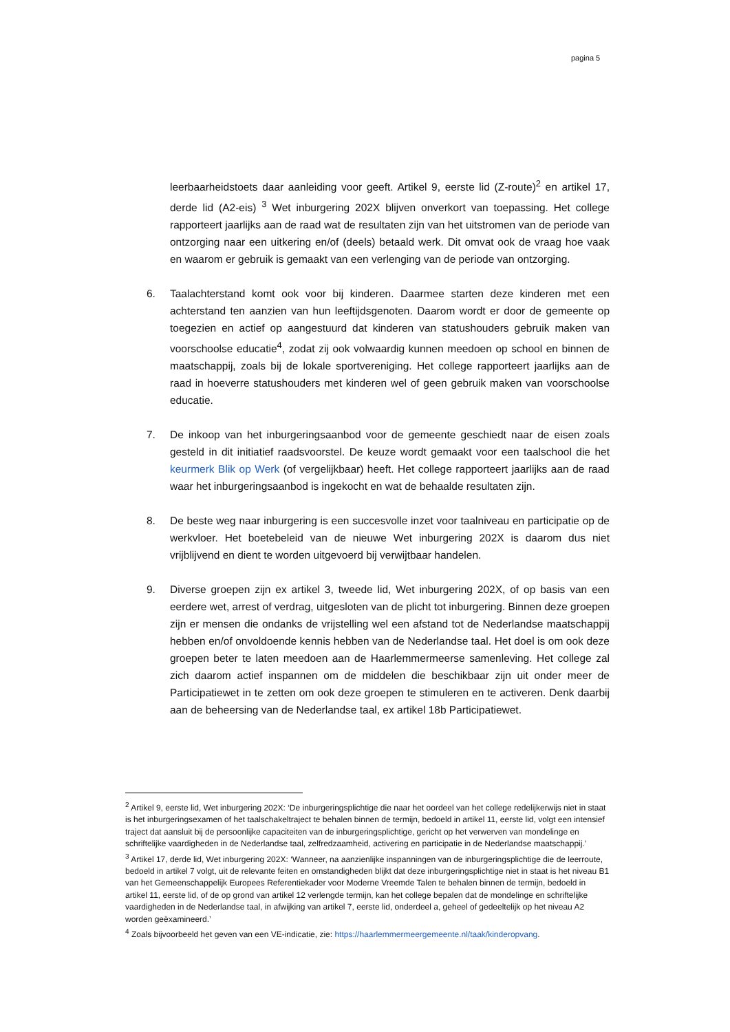pagina 5
leerbaarheidstoets daar aanleiding voor geeft. Artikel 9, eerste lid (Z-route)<sup>2</sup> en artikel 17, derde lid (A2-eis) <sup>3</sup> Wet inburgering 202X blijven onverkort van toepassing. Het college rapporteert jaarlijks aan de raad wat de resultaten zijn van het uitstromen van de periode van ontzorging naar een uitkering en/of (deels) betaald werk. Dit omvat ook de vraag hoe vaak en waarom er gebruik is gemaakt van een verlenging van de periode van ontzorging.
6. Taalachterstand komt ook voor bij kinderen. Daarmee starten deze kinderen met een achterstand ten aanzien van hun leeftijdsgenoten. Daarom wordt er door de gemeente op toegezien en actief op aangestuurd dat kinderen van statushouders gebruik maken van voorschoolse educatie<sup>4</sup>, zodat zij ook volwaardig kunnen meedoen op school en binnen de maatschappij, zoals bij de lokale sportvereniging. Het college rapporteert jaarlijks aan de raad in hoeverre statushouders met kinderen wel of geen gebruik maken van voorschoolse educatie.
7. De inkoop van het inburgeringsaanbod voor de gemeente geschiedt naar de eisen zoals gesteld in dit initiatief raadsvoorstel. De keuze wordt gemaakt voor een taalschool die het keurmerk Blik op Werk (of vergelijkbaar) heeft. Het college rapporteert jaarlijks aan de raad waar het inburgeringsaanbod is ingekocht en wat de behaalde resultaten zijn.
8. De beste weg naar inburgering is een succesvolle inzet voor taalniveau en participatie op de werkvloer. Het boetebeleid van de nieuwe Wet inburgering 202X is daarom dus niet vrijblijvend en dient te worden uitgevoerd bij verwijtbaar handelen.
9. Diverse groepen zijn ex artikel 3, tweede lid, Wet inburgering 202X, of op basis van een eerdere wet, arrest of verdrag, uitgesloten van de plicht tot inburgering. Binnen deze groepen zijn er mensen die ondanks de vrijstelling wel een afstand tot de Nederlandse maatschappij hebben en/of onvoldoende kennis hebben van de Nederlandse taal. Het doel is om ook deze groepen beter te laten meedoen aan de Haarlemmermeerse samenleving. Het college zal zich daarom actief inspannen om de middelen die beschikbaar zijn uit onder meer de Participatiewet in te zetten om ook deze groepen te stimuleren en te activeren. Denk daarbij aan de beheersing van de Nederlandse taal, ex artikel 18b Participatiewet.
<sup>2</sup> Artikel 9, eerste lid, Wet inburgering 202X: ‘De inburgeringsplichtige die naar het oordeel van het college redelijkerwijs niet in staat is het inburgeringsexamen of het taalschakeltraject te behalen binnen de termijn, bedoeld in artikel 11, eerste lid, volgt een intensief traject dat aansluit bij de persoonlijke capaciteiten van de inburgeringsplichtige, gericht op het verwerven van mondelinge en schriftelijke vaardigheden in de Nederlandse taal, zelfredzaamheid, activering en participatie in de Nederlandse maatschappij.’
<sup>3</sup> Artikel 17, derde lid, Wet inburgering 202X: ‘Wanneer, na aanzienlijke inspanningen van de inburgeringsplichtige die de leerroute, bedoeld in artikel 7 volgt, uit de relevante feiten en omstandigheden blijkt dat deze inburgeringsplichtige niet in staat is het niveau B1 van het Gemeenschappelijk Europees Referentiekader voor Moderne Vreemde Talen te behalen binnen de termijn, bedoeld in artikel 11, eerste lid, of de op grond van artikel 12 verlengde termijn, kan het college bepalen dat de mondelinge en schriftelijke vaardigheden in de Nederlandse taal, in afwijking van artikel 7, eerste lid, onderdeel a, geheel of gedeeltelijk op het niveau A2 worden geëxamineerd.’
<sup>4</sup> Zoals bijvoorbeeld het geven van een VE-indicatie, zie: https://haarlemmermeergemeente.nl/taak/kinderopvang.